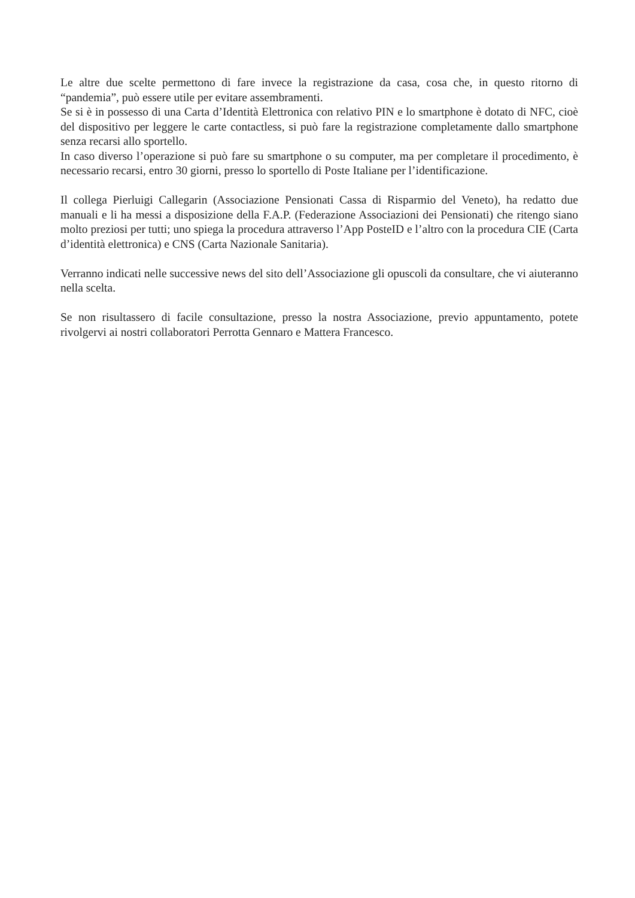Le altre due scelte permettono di fare invece la registrazione da casa, cosa che, in questo ritorno di “pandemia”, può essere utile per evitare assembramenti.
Se si è in possesso di una Carta d’Identità Elettronica con relativo PIN e lo smartphone è dotato di NFC, cioè del dispositivo per leggere le carte contactless, si può fare la registrazione completamente dallo smartphone senza recarsi allo sportello.
In caso diverso l’operazione si può fare su smartphone o su computer, ma per completare il procedimento, è necessario recarsi, entro 30 giorni, presso lo sportello di Poste Italiane per l’identificazione.
Il collega Pierluigi Callegarin (Associazione Pensionati Cassa di Risparmio del Veneto), ha redatto due manuali e li ha messi a disposizione della F.A.P. (Federazione Associazioni dei Pensionati) che ritengo siano molto preziosi per tutti; uno spiega la procedura attraverso l’App PosteID e l’altro con la procedura CIE (Carta d’identità elettronica) e CNS (Carta Nazionale Sanitaria).
Verranno indicati nelle successive news del sito dell’Associazione gli opuscoli da consultare, che vi aiuteranno nella scelta.
Se non risultassero di facile consultazione, presso la nostra Associazione, previo appuntamento, potete rivolgervi ai nostri collaboratori Perrotta Gennaro e Mattera Francesco.